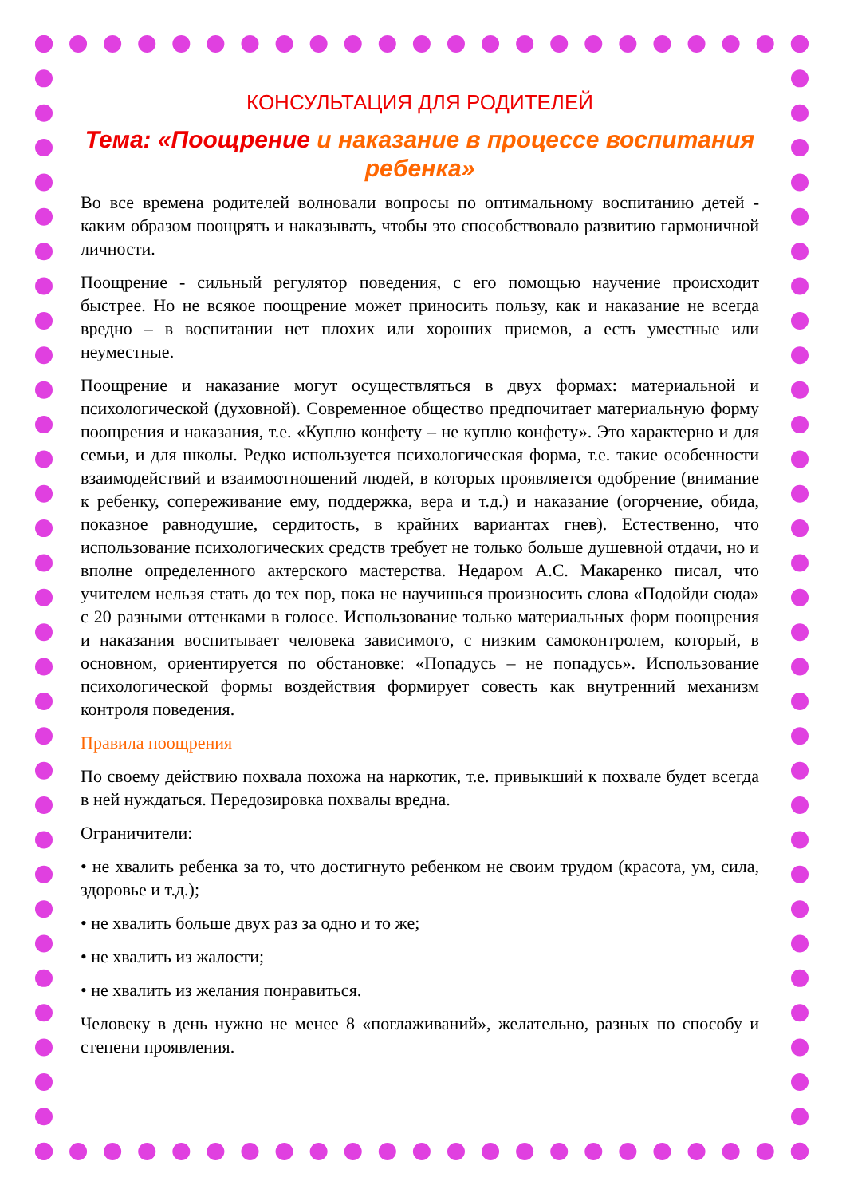КОНСУЛЬТАЦИЯ ДЛЯ РОДИТЕЛЕЙ
Тема: «Поощрение и наказание в процессе воспитания ребенка»
Во все времена родителей волновали вопросы по оптимальному воспитанию детей - каким образом поощрять и наказывать, чтобы это способствовало развитию гармоничной личности.
Поощрение - сильный регулятор поведения, с его помощью научение происходит быстрее. Но не всякое поощрение может приносить пользу, как и наказание не всегда вредно – в воспитании нет плохих или хороших приемов, а есть уместные или неуместные.
Поощрение и наказание могут осуществляться в двух формах: материальной и психологической (духовной). Современное общество предпочитает материальную форму поощрения и наказания, т.е. «Куплю конфету – не куплю конфету». Это характерно и для семьи, и для школы. Редко используется психологическая форма, т.е. такие особенности взаимодействий и взаимоотношений людей, в которых проявляется одобрение (внимание к ребенку, сопереживание ему, поддержка, вера и т.д.) и наказание (огорчение, обида, показное равнодушие, сердитость, в крайних вариантах гнев). Естественно, что использование психологических средств требует не только больше душевной отдачи, но и вполне определенного актерского мастерства. Недаром А.С. Макаренко писал, что учителем нельзя стать до тех пор, пока не научишься произносить слова «Подойди сюда» с 20 разными оттенками в голосе. Использование только материальных форм поощрения и наказания воспитывает человека зависимого, с низким самоконтролем, который, в основном, ориентируется по обстановке: «Попадусь – не попадусь». Использование психологической формы воздействия формирует совесть как внутренний механизм контроля поведения.
Правила поощрения
По своему действию похвала похожа на наркотик, т.е. привыкший к похвале будет всегда в ней нуждаться. Передозировка похвалы вредна.
Ограничители:
• не хвалить ребенка за то, что достигнуто ребенком не своим трудом (красота, ум, сила, здоровье и т.д.);
• не хвалить больше двух раз за одно и то же;
• не хвалить из жалости;
• не хвалить из желания понравиться.
Человеку в день нужно не менее 8 «поглаживаний», желательно, разных по способу и степени проявления.